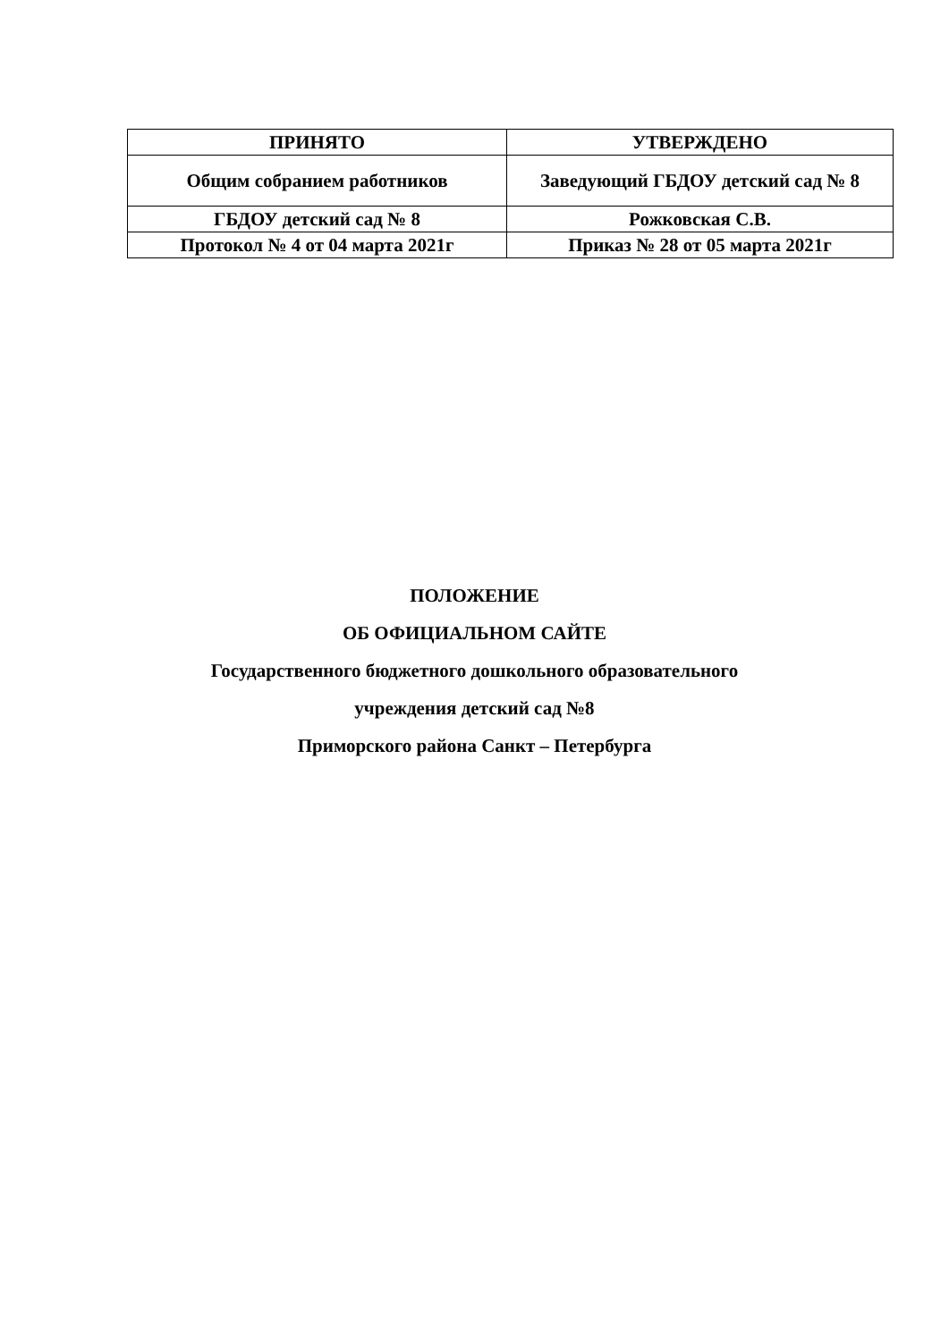| ПРИНЯТО | УТВЕРЖДЕНО |
| Общим собранием работников | Заведующий ГБДОУ детский сад № 8 |
| ГБДОУ детский сад № 8 | Рожковская С.В. |
| Протокол № 4 от 04 марта 2021г | Приказ № 28 от 05 марта 2021г |
ПОЛОЖЕНИЕ
ОБ ОФИЦИАЛЬНОМ САЙТЕ
Государственного бюджетного дошкольного образовательного
учреждения детский сад №8
Приморского района Санкт – Петербурга